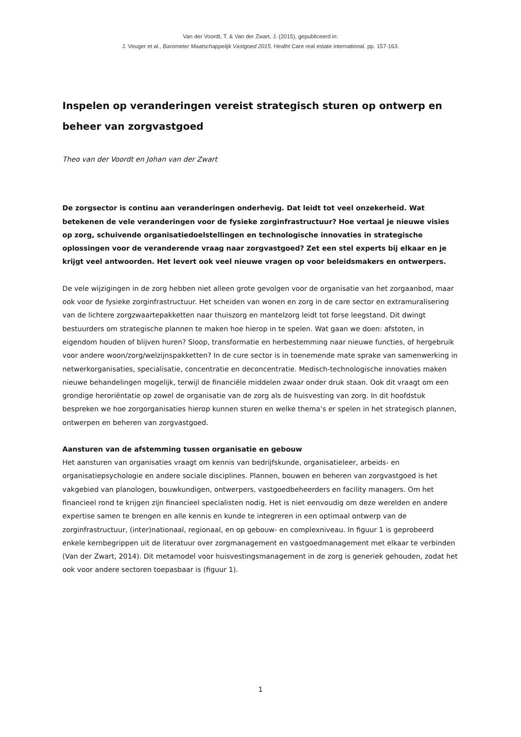Van der Voordt, T. & Van der Zwart, J. (2015), gepubliceerd in:
J. Veuger et al., Barometer Maatschappelijk Vastgoed 2015. Healht Care real estate international. pp. 157-163.
Inspelen op veranderingen vereist strategisch sturen op ontwerp en beheer van zorgvastgoed
Theo van der Voordt en Johan van der Zwart
De zorgsector is continu aan veranderingen onderhevig. Dat leidt tot veel onzekerheid. Wat betekenen de vele veranderingen voor de fysieke zorginfrastructuur? Hoe vertaal je nieuwe visies op zorg, schuivende organisatiedoelstellingen en technologische innovaties in strategische oplossingen voor de veranderende vraag naar zorgvastgoed? Zet een stel experts bij elkaar en je krijgt veel antwoorden. Het levert ook veel nieuwe vragen op voor beleidsmakers en ontwerpers.
De vele wijzigingen in de zorg hebben niet alleen grote gevolgen voor de organisatie van het zorgaanbod, maar ook voor de fysieke zorginfrastructuur. Het scheiden van wonen en zorg in de care sector en extramuralisering van de lichtere zorgzwaartepakketten naar thuiszorg en mantelzorg leidt tot forse leegstand. Dit dwingt bestuurders om strategische plannen te maken hoe hierop in te spelen. Wat gaan we doen: afstoten, in eigendom houden of blijven huren? Sloop, transformatie en herbestemming naar nieuwe functies, of hergebruik voor andere woon/zorg/welzijnspakketten? In de cure sector is in toenemende mate sprake van samenwerking in netwerkorganisaties, specialisatie, concentratie en deconcentratie. Medisch-technologische innovaties maken nieuwe behandelingen mogelijk, terwijl de financiële middelen zwaar onder druk staan. Ook dit vraagt om een grondige heroriëntatie op zowel de organisatie van de zorg als de huisvesting van zorg. In dit hoofdstuk bespreken we hoe zorgorganisaties hierop kunnen sturen en welke thema’s er spelen in het strategisch plannen, ontwerpen en beheren van zorgvastgoed.
Aansturen van de afstemming tussen organisatie en gebouw
Het aansturen van organisaties vraagt om kennis van bedrijfskunde, organisatieleer, arbeids- en organisatiepsychologie en andere sociale disciplines. Plannen, bouwen en beheren van zorgvastgoed is het vakgebied van planologen, bouwkundigen, ontwerpers, vastgoedbeheerders en facility managers. Om het financieel rond te krijgen zijn financieel specialisten nodig. Het is niet eenvoudig om deze werelden en andere expertise samen te brengen en alle kennis en kunde te integreren in een optimaal ontwerp van de zorginfrastructuur, (inter)nationaal, regionaal, en op gebouw- en complexniveau. In figuur 1 is geprobeerd enkele kernbegrippen uit de literatuur over zorgmanagement en vastgoedmanagement met elkaar te verbinden (Van der Zwart, 2014). Dit metamodel voor huisvestingsmanagement in de zorg is generiek gehouden, zodat het ook voor andere sectoren toepasbaar is (figuur 1).
1